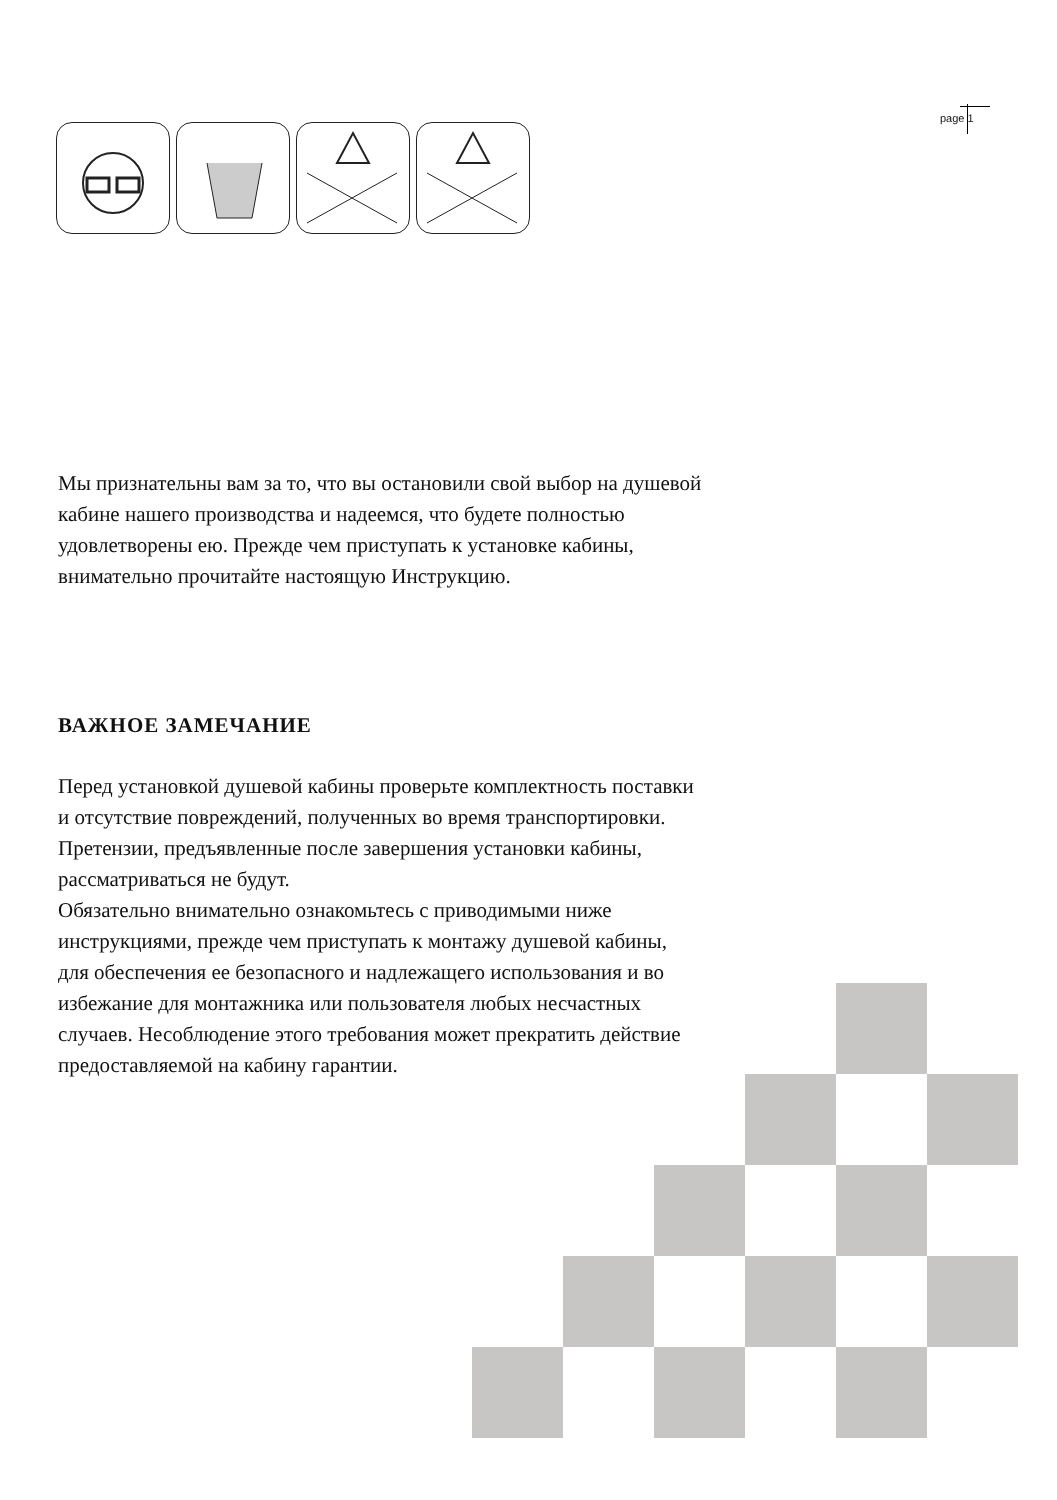page 1
Мы признательны вам за то, что вы остановили свой выбор на душевой
кабине нашего производства и надеемся, что будете полностью
удовлетворены ею. Прежде чем приступать к установке кабины,
внимательно прочитайте настоящую Инструкцию.
ВАЖНОЕ ЗАМЕЧАНИЕ
Перед установкой душевой кабины проверьте комплектность поставки
и отсутствие повреждений, полученных во время транспортировки.
Претензии, предъявленные после завершения установки кабины,
рассматриваться не будут.
Обязательно внимательно ознакомьтесь с приводимыми ниже
инструкциями, прежде чем приступать к монтажу душевой кабины,
для обеспечения ее безопасного и надлежащего использования и во
избежание для монтажника или пользователя любых несчастных
случаев. Несоблюдение этого требования может прекратить действие
предоставляемой на кабину гарантии.